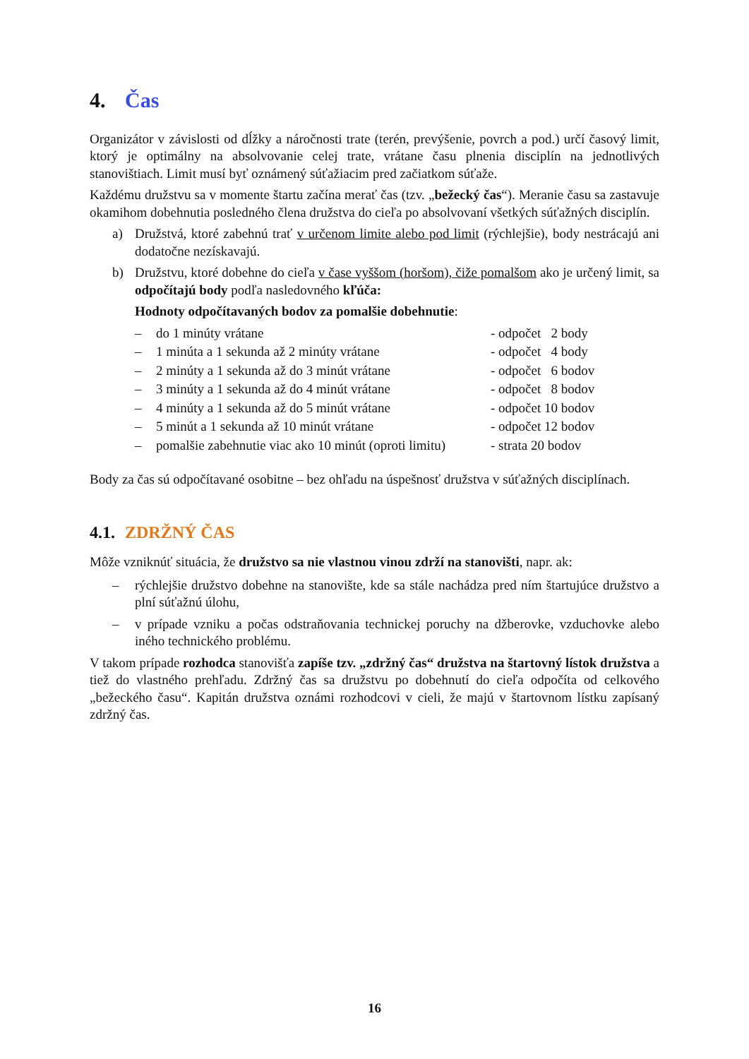4. Čas
Organizátor v závislosti od dĺžky a náročnosti trate (terén, prevýšenie, povrch a pod.) určí časový limit, ktorý je optimálny na absolvovanie celej trate, vrátane času plnenia disciplín na jednotlivých stanovištiach. Limit musí byť oznámený súťažiacim pred začiatkom súťaže.
Každému družstvu sa v momente štartu začína merať čas (tzv. „bežecký čas“). Meranie času sa zastavuje okamihom dobehnutia posledného člena družstva do cieľa po absolvovaní všetkých súťažných disciplín.
a) Družstvá, ktoré zabehnú trať v určenom limite alebo pod limit (rýchlejšie), body nestrácajú ani dodatočne nezískavajú.
b) Družstvu, ktoré dobehne do cieľa v čase vyššom (horšom), čiže pomalšom ako je určený limit, sa odpočítajú body podľa nasledovného kľúča:
Hodnoty odpočítavaných bodov za pomalšie dobehnutie:
| – | do 1 minúty vrátane | - odpočet 2 body |
| – | 1 minúta a 1 sekunda až 2 minúty vrátane | - odpočet 4 body |
| – | 2 minúty a 1 sekunda až do 3 minút vrátane | - odpočet 6 bodov |
| – | 3 minúty a 1 sekunda až do 4 minút vrátane | - odpočet 8 bodov |
| – | 4 minúty a 1 sekunda až do 5 minút vrátane | - odpočet 10 bodov |
| – | 5 minút a 1 sekunda až 10 minút vrátane | - odpočet 12 bodov |
| – | pomalšie zabehnutie viac ako 10 minút (oproti limitu) | - strata 20 bodov |
Body za čas sú odpočítavané osobitne – bez ohľadu na úspešnosť družstva v súťažných disciplínach.
4.1. ZDRŽNÝ ČAS
Môže vzniknúť situácia, že družstvo sa nie vlastnou vinou zdrží na stanovišti, napr. ak:
– rýchlejšie družstvo dobehne na stanovište, kde sa stále nachádza pred ním štartujúce družstvo a plní súťažnú úlohu,
– v prípade vzniku a počas odstraňovania technickej poruchy na džberovke, vzduchovke alebo iného technického problému.
V takom prípade rozhodca stanovišťa zapíše tzv. „zdržný čas“ družstva na štartovný lístok družstva a tiež do vlastného prehľadu. Zdržný čas sa družstvu po dobehnutí do cieľa odpočíta od celkového „bežeckého času“. Kapitán družstva oznámi rozhodcovi v cieli, že majú v štartovnom lístku zapísaný zdržný čas.
16